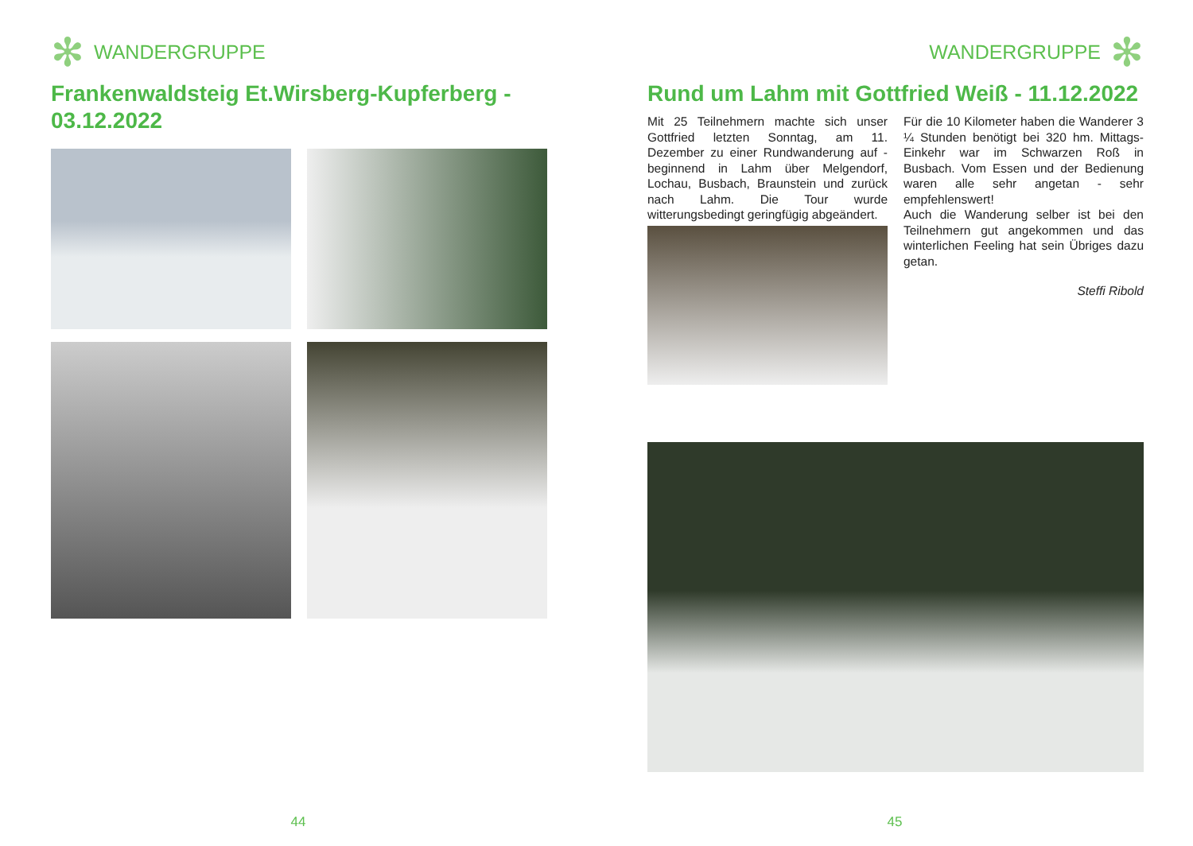✻ WANDERGRUPPE
Frankenwaldsteig Et.Wirsberg-Kupferberg - 03.12.2022
44
WANDERGRUPPE ✻
Rund um Lahm mit Gottfried Weiß - 11.12.2022
Mit 25 Teilnehmern machte sich unser Gottfried letzten Sonntag, am 11. Dezember zu einer Rundwanderung auf - beginnend in Lahm über Melgendorf, Lochau, Busbach, Braunstein und zurück nach Lahm. Die Tour wurde witterungsbedingt geringfügig abgeändert.
Für die 10 Kilometer haben die Wanderer 3 ¼ Stunden benötigt bei 320 hm. Mittags-Einkehr war im Schwarzen Roß in Busbach. Vom Essen und der Bedienung waren alle sehr angetan - sehr empfehlenswert!
Auch die Wanderung selber ist bei den Teilnehmern gut angekommen und das winterlichen Feeling hat sein Übriges dazu getan.
Steffi Ribold
45